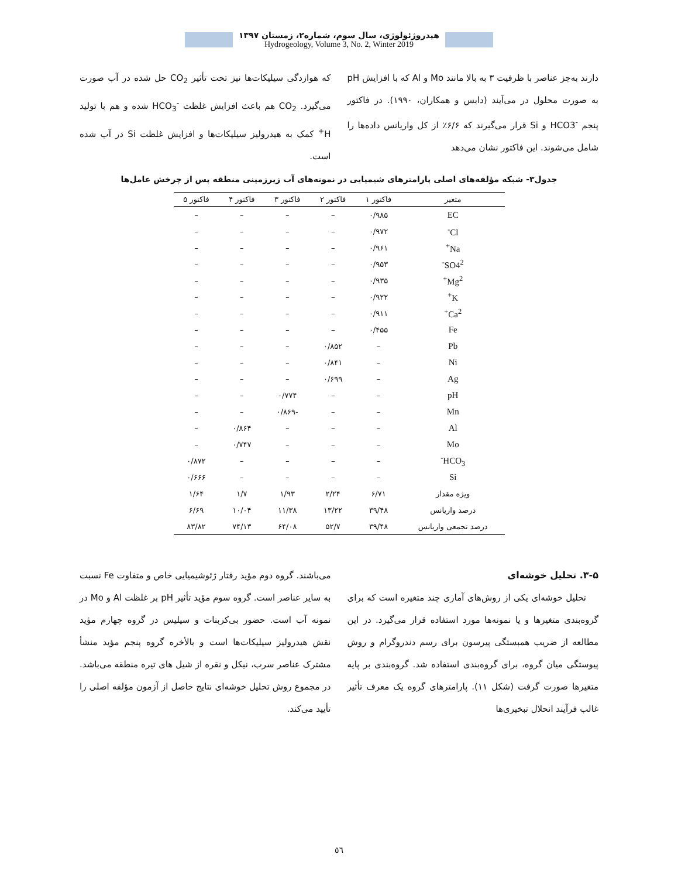هیدروژئولوژی، سال سوم، شماره۲، زمستان ۱۳۹۷
Hydrogeology, Volume 3, No. 2, Winter 2019
دارند به‌جز عناصر با ظرفیت ۳ به بالا مانند Mo و Al که با افزایش pH به صورت محلول در می‌آیند (دابس و همکاران، ۱۹۹۰). در فاکتور پنجم HCO3<sup>-</sup> و Si قرار می‌گیرند که ۶/۶٪ از کل واریانس داده‌ها را شامل می‌شوند. این فاکتور نشان می‌دهد
که هوازدگی سیلیکات‌ها نیز تحت تأثیر CO<sub>2</sub> حل شده در آب صورت می‌گیرد. CO<sub>2</sub> هم باعث افزایش غلظت HCO<sub>3</sub><sup>-</sup> شده و هم با تولید H<sup>+</sup> کمک به هیدرولیز سیلیکات‌ها و افزایش غلظت Si در آب شده است.
جدول۳- شبکه مؤلفه‌های اصلی پارامترهای شیمیایی در نمونه‌های آب زیرزمینی منطقه پس از چرخش عامل‌ها
| متغیر | فاکتور ۱ | فاکتور ۲ | فاکتور ۳ | فاکتور ۴ | فاکتور ۵ |
| --- | --- | --- | --- | --- | --- |
| EC | ۰/۹۸۵ | – | – | – | – |
| Cl<sup>-</sup> | ۰/۹۷۲ | – | – | – | – |
| Na<sup>+</sup> | ۰/۹۶۱ | – | – | – | – |
| SO4<sup>2-</sup> | ۰/۹۵۳ | – | – | – | – |
| Mg<sup>2+</sup> | ۰/۹۳۵ | – | – | – | – |
| K<sup>+</sup> | ۰/۹۲۲ | – | – | – | – |
| Ca<sup>2+</sup> | ۰/۹۱۱ | – | – | – | – |
| Fe | ۰/۴۵۵ | – | – | – | – |
| Pb | – | ۰/۸۵۲ | – | – | – |
| Ni | – | ۰/۸۴۱ | – | – | – |
| Ag | – | ۰/۶۹۹ | – | – | – |
| pH | – | – | ۰/۷۷۴ | – | – |
| Mn | – | – | -۰/۸۶۹ | – | – |
| Al | – | – | – | ۰/۸۶۴ | – |
| Mo | – | – | – | ۰/۷۴۷ | – |
| HCO<sub>3</sub><sup>-</sup> | – | – | – | – | ۰/۸۷۲ |
| Si | – | – | – | – | ۰/۶۶۶ |
| ویژه مقدار | ۶/۷۱ | ۲/۲۴ | ۱/۹۳ | ۱/۷ | ۱/۶۴ |
| درصد واریانس | ۳۹/۴۸ | ۱۳/۲۲ | ۱۱/۳۸ | ۱۰/۰۴ | ۶/۶۹ |
| درصد تجمعی واریانس | ۳۹/۴۸ | ۵۲/۷ | ۶۴/۰۸ | ۷۴/۱۳ | ۸۳/۸۲ |
۳-۵. تحلیل خوشه‌ای
تحلیل خوشه‌ای یکی از روش‌های آماری چند متغیره است که برای گروه‌بندی متغیرها و یا نمونه‌ها مورد استفاده قرار می‌گیرد. در این مطالعه از ضریب همبستگی پیرسون برای رسم دندروگرام و روش پیوستگی میان گروه، برای گروه‌بندی استفاده شد. گروه‌بندی بر پایه متغیرها صورت گرفت (شکل ۱۱). پارامترهای گروه یک معرف تأثیر غالب فرآیند انحلال تبخیری‌ها
می‌باشند. گروه دوم مؤید رفتار ژئوشیمیایی خاص و متفاوت Fe نسبت به سایر عناصر است. گروه سوم مؤید تأثیر pH بر غلظت Al و Mo در نمونه آب است. حضور بی‌کربنات و سیلیس در گروه چهارم مؤید نقش هیدرولیز سیلیکات‌ها است و بالأخره گروه پنجم مؤید منشأ مشترک عناصر سرب، نیکل و نقره از شیل های تیره منطقه می‌باشد. در مجموع روش تحلیل خوشه‌ای نتایج حاصل از آزمون مؤلفه اصلی را تأیید می‌کند.
٥٦